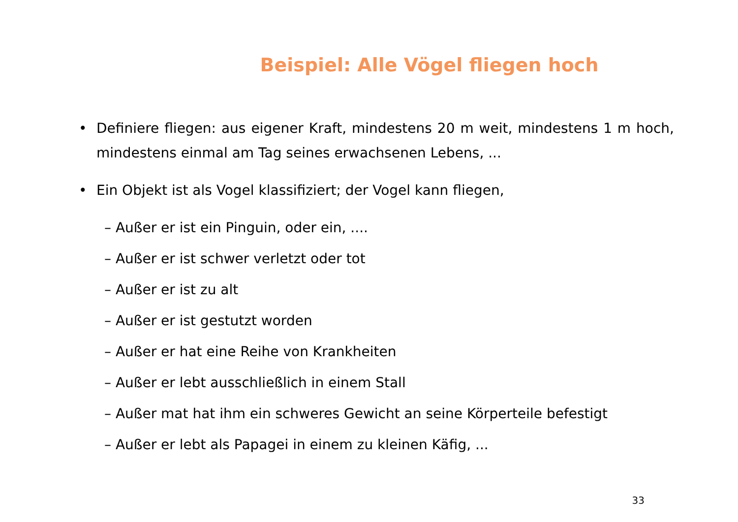Beispiel: Alle Vögel fliegen hoch
• Definiere fliegen: aus eigener Kraft, mindestens 20 m weit, mindestens 1 m hoch, mindestens einmal am Tag seines erwachsenen Lebens, ...
• Ein Objekt ist als Vogel klassifiziert; der Vogel kann fliegen,
– Außer er ist ein Pinguin, oder ein, ....
– Außer er ist schwer verletzt oder tot
– Außer er ist zu alt
– Außer er ist gestutzt worden
– Außer er hat eine Reihe von Krankheiten
– Außer er lebt ausschließlich in einem Stall
– Außer mat hat ihm ein schweres Gewicht an seine Körperteile befestigt
– Außer er lebt als Papagei in einem zu kleinen Käfig, ...
33